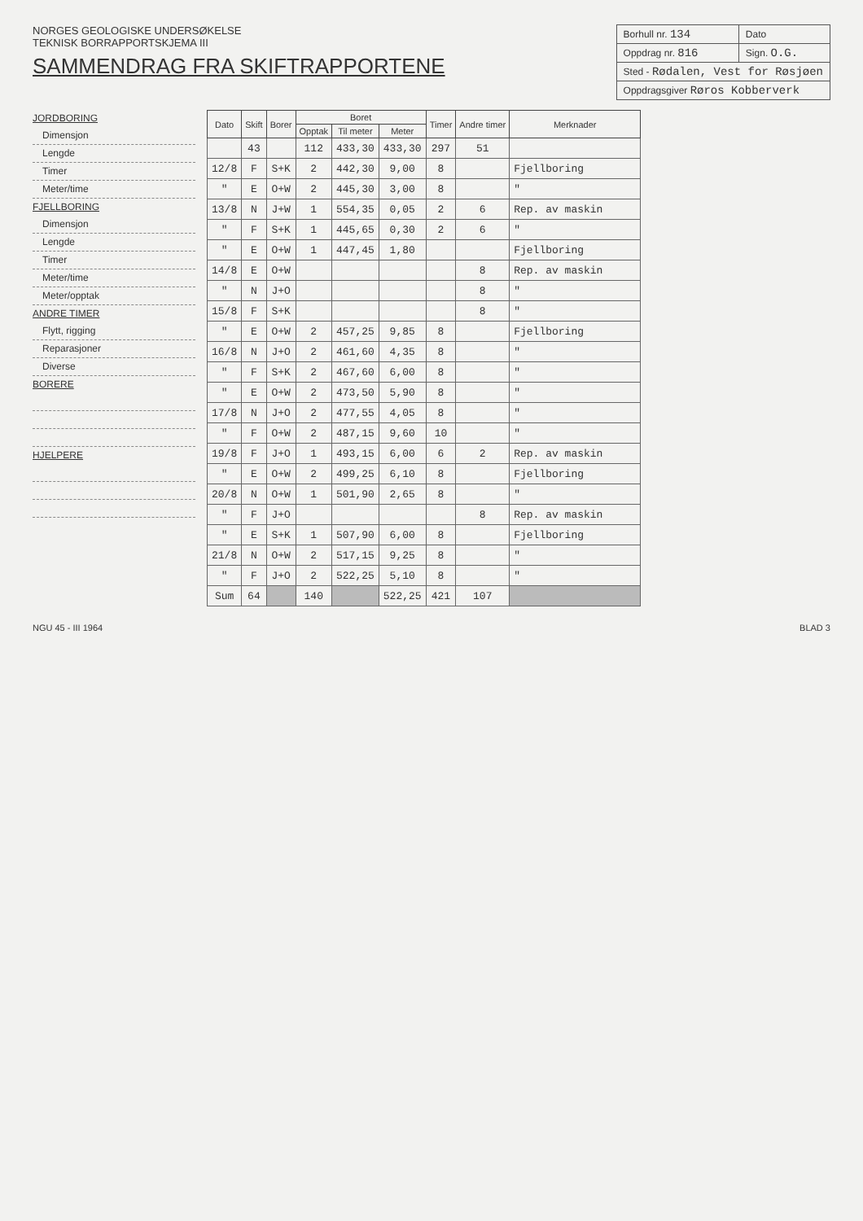NORGES GEOLOGISKE UNDERSØKELSE
TEKNISK BORRAPPORTSKJEMA III
SAMMENDRAG FRA SKIFTRAPPORTENE
| Borhull nr. 134 | Dato |
| Oppdrag nr. 816 | Sign. O.G. |
| Sted - Rødalen, Vest for Røsjøen | |
| Oppdragsgiver Røros Kobberverk | |
JORDBORING
Dimensjon
Lengde
Timer
Meter/time
FJELLBORING
Dimensjon
Lengde
Timer
Meter/time
Meter/opptak
ANDRE TIMER
Flytt, rigging
Reparasjoner
Diverse
BORERE
HJELPERE
| Dato | Skift | Borer | Boret | | | Timer | Andre timer | Merknader |
| --- | --- | --- | --- | --- | --- | --- | --- | --- |
| | | | Opptak | Til meter | Meter | | | |
| | 43 | | 112 | 433,30 | 433,30 | 297 | 51 | |
| 12/8 | F | S+K | 2 | 442,30 | 9,00 | 8 | | Fjellboring |
| " | E | O+W | 2 | 445,30 | 3,00 | 8 | | " |
| 13/8 | N | J+W | 1 | 554,35 | 0,05 | 2 | 6 | Rep. av maskin |
| " | F | S+K | 1 | 445,65 | 0,30 | 2 | 6 | " |
| " | E | O+W | 1 | 447,45 | 1,80 | | | Fjellboring |
| 14/8 | E | O+W | | | | | 8 | Rep. av maskin |
| " | N | J+O | | | | | 8 | " |
| 15/8 | F | S+K | | | | | 8 | " |
| " | E | O+W | 2 | 457,25 | 9,85 | 8 | | Fjellboring |
| 16/8 | N | J+O | 2 | 461,60 | 4,35 | 8 | | " |
| " | F | S+K | 2 | 467,60 | 6,00 | 8 | | " |
| " | E | O+W | 2 | 473,50 | 5,90 | 8 | | " |
| 17/8 | N | J+O | 2 | 477,55 | 4,05 | 8 | | " |
| " | F | O+W | 2 | 487,15 | 9,60 | 10 | | " |
| 19/8 | F | J+O | 1 | 493,15 | 6,00 | 6 | 2 | Rep. av maskin |
| " | E | O+W | 2 | 499,25 | 6,10 | 8 | | Fjellboring |
| 20/8 | N | O+W | 1 | 501,90 | 2,65 | 8 | | " |
| " | F | J+O | | | | | 8 | Rep. av maskin |
| " | E | S+K | 1 | 507,90 | 6,00 | 8 | | Fjellboring |
| 21/8 | N | O+W | 2 | 517,15 | 9,25 | 8 | | " |
| " | F | J+O | 2 | 522,25 | 5,10 | 8 | | " |
| Sum | 64 | | 140 | | 522,25 | 421 | 107 | |
NGU 45 - III 1964 BLAD 3